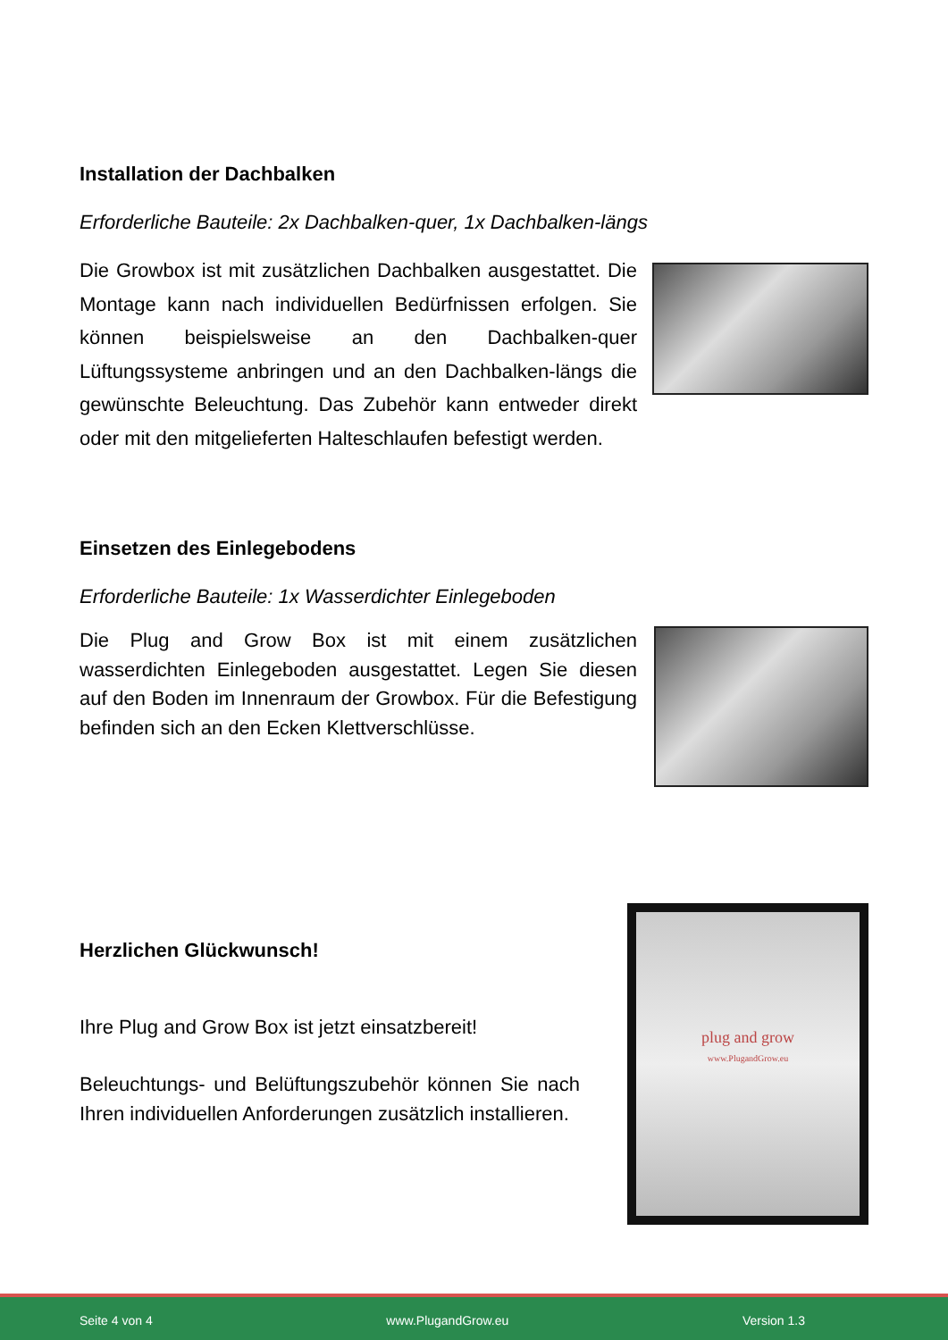Installation der Dachbalken
Erforderliche Bauteile: 2x Dachbalken-quer, 1x Dachbalken-längs
Die Growbox ist mit zusätzlichen Dachbalken ausgestattet. Die Montage kann nach individuellen Bedürfnissen erfolgen. Sie können beispielsweise an den Dachbalken-quer Lüftungssysteme anbringen und an den Dachbalken-längs die gewünschte Beleuchtung. Das Zubehör kann entweder direkt oder mit den mitgeliefer­ten Halteschlaufen befestigt werden.
Einsetzen des Einlegebodens
Erforderliche Bauteile: 1x Wasserdichter Einlegeboden
Die Plug and Grow Box ist mit einem zusätzlichen wasserdichten Einlegeboden ausgestattet. Legen Sie diesen auf den Boden im Innenraum der Growbox. Für die Befestigung befinden sich an den Ecken Klettverschlüsse.
Herzlichen Glückwunsch!
Ihre Plug and Grow Box ist jetzt einsatzbereit!
Beleuchtungs- und Belüftungszubehör können Sie nach Ihren individuellen Anforderungen zusätzlich installieren.
plug and grow
www.PlugandGrow.eu
Seite 4 von 4 www.PlugandGrow.eu Version 1.3